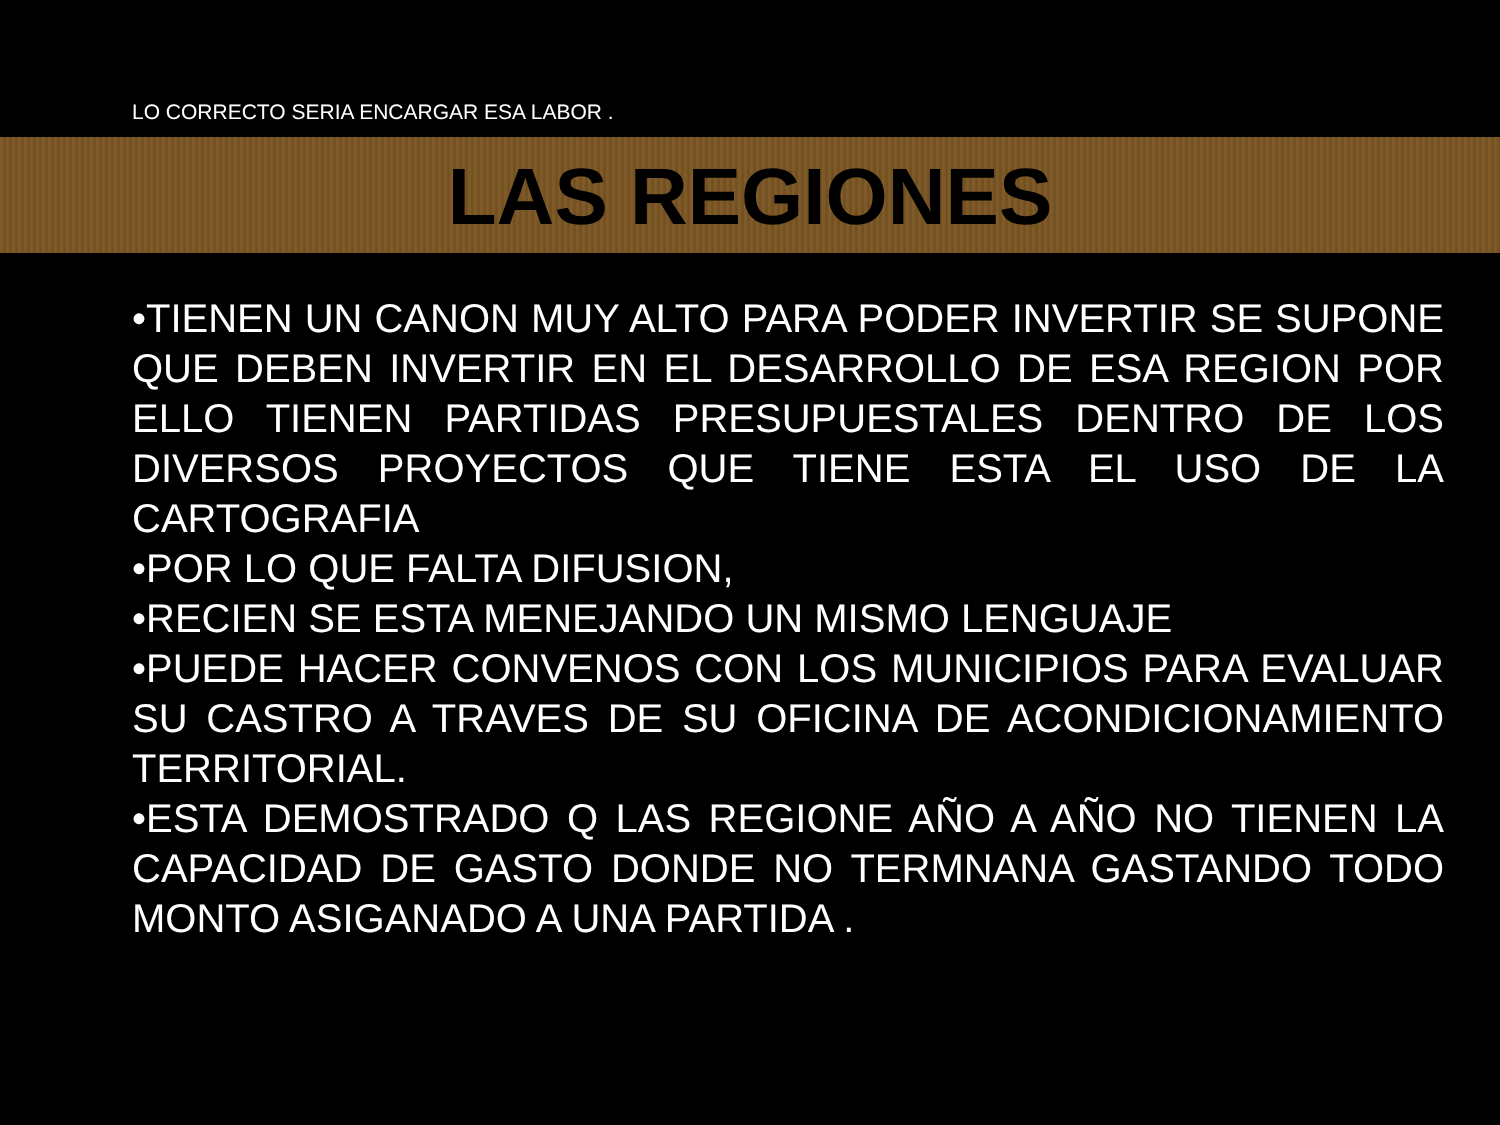LO CORRECTO SERIA ENCARGAR ESA LABOR .
LAS REGIONES
•TIENEN UN CANON MUY ALTO PARA PODER INVERTIR SE SUPONE QUE DEBEN INVERTIR EN EL DESARROLLO DE ESA REGION POR ELLO TIENEN PARTIDAS PRESUPUESTALES DENTRO DE LOS DIVERSOS PROYECTOS QUE TIENE ESTA EL USO DE LA CARTOGRAFIA
•POR LO QUE FALTA DIFUSION,
•RECIEN SE ESTA MENEJANDO UN MISMO LENGUAJE
•PUEDE HACER CONVENOS CON LOS MUNICIPIOS PARA EVALUAR SU CASTRO A TRAVES DE SU OFICINA DE ACONDICIONAMIENTO TERRITORIAL.
•ESTA DEMOSTRADO Q LAS REGIONE AÑO A AÑO NO TIENEN LA CAPACIDAD DE GASTO DONDE NO TERMNANA GASTANDO TODO MONTO ASIGANADO A UNA PARTIDA .